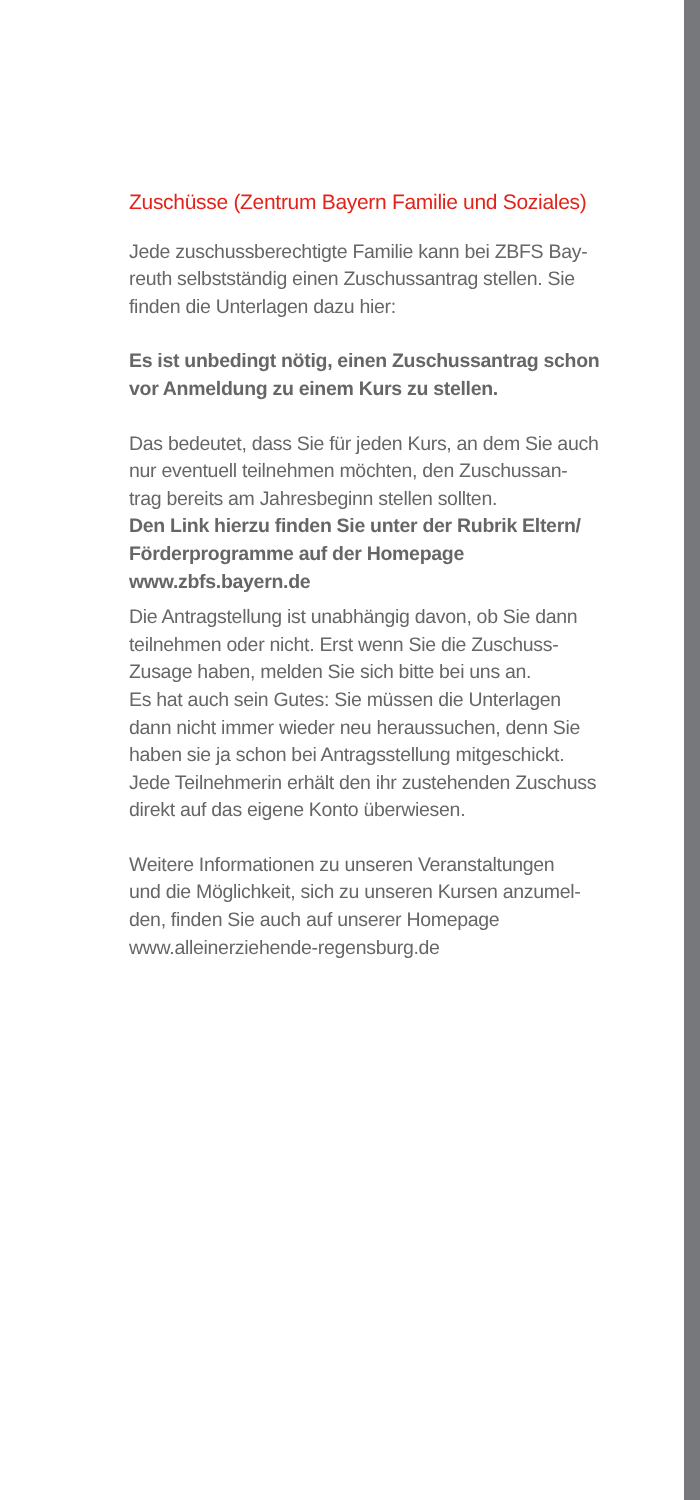Zuschüsse (Zentrum Bayern Familie und Soziales)
Jede zuschussberechtigte Familie kann bei ZBFS Bay-
reuth selbstständig einen Zuschussantrag stellen. Sie
finden die Unterlagen dazu hier:
Es ist unbedingt nötig, einen Zuschussantrag schon
vor Anmeldung zu einem Kurs zu stellen.
Das bedeutet, dass Sie für jeden Kurs, an dem Sie auch
nur eventuell teilnehmen möchten, den Zuschussan-
trag bereits am Jahresbeginn stellen sollten.
Den Link hierzu finden Sie unter der Rubrik Eltern/
Förderprogramme auf der Homepage
www.zbfs.bayern.de
Die Antragstellung ist unabhängig davon, ob Sie dann
teilnehmen oder nicht. Erst wenn Sie die Zuschuss-
Zusage haben, melden Sie sich bitte bei uns an.
Es hat auch sein Gutes: Sie müssen die Unterlagen
dann nicht immer wieder neu heraussuchen, denn Sie
haben sie ja schon bei Antragsstellung mitgeschickt.
Jede Teilnehmerin erhält den ihr zustehenden Zuschuss
direkt auf das eigene Konto überwiesen.
Weitere Informationen zu unseren Veranstaltungen
und die Möglichkeit, sich zu unseren Kursen anzumel-
den, finden Sie auch auf unserer Homepage
www.alleinerziehende-regensburg.de